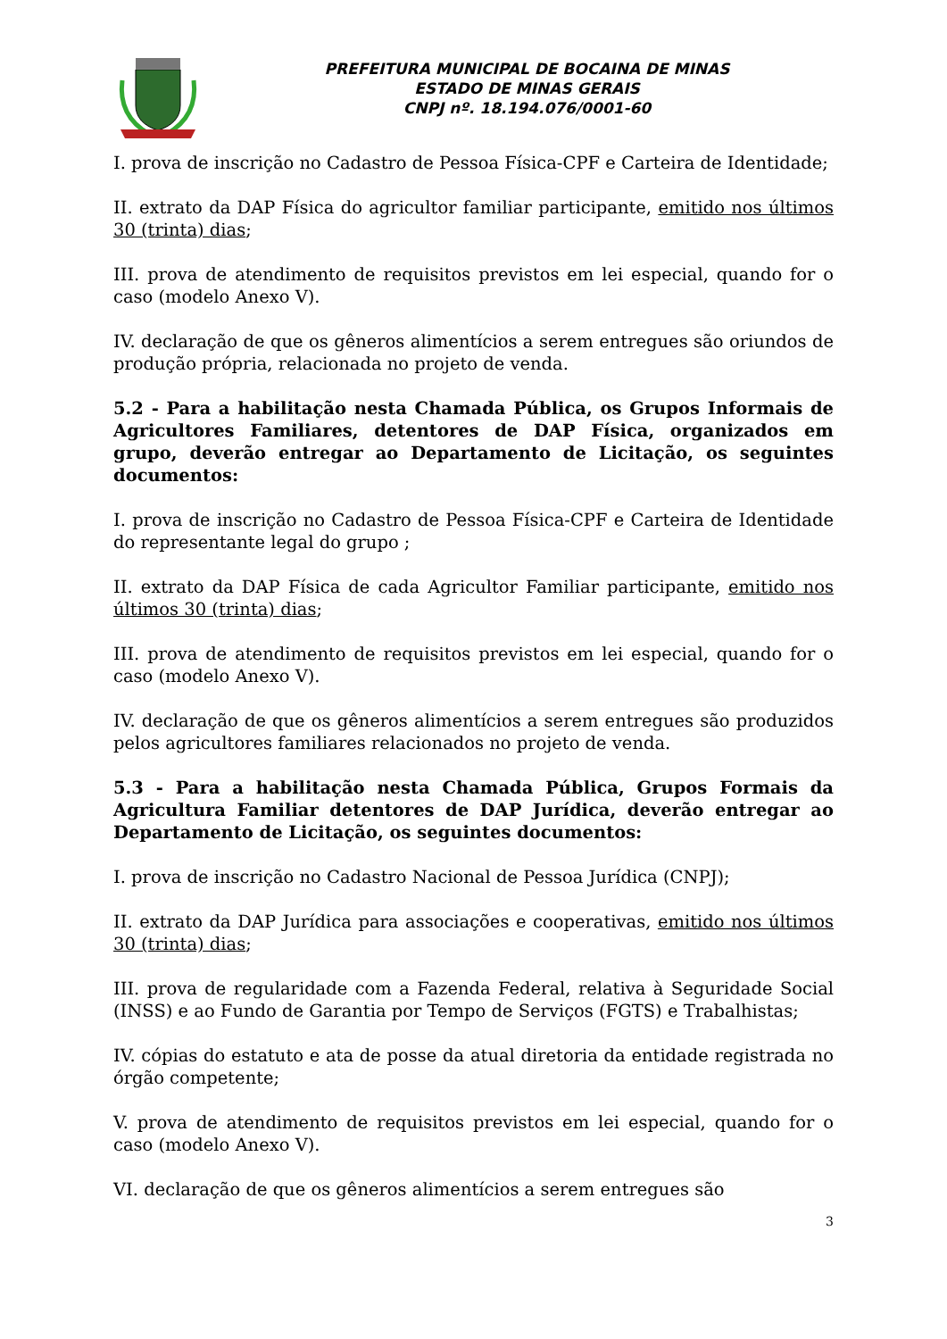PREFEITURA MUNICIPAL DE BOCAINA DE MINAS
ESTADO DE MINAS GERAIS
CNPJ nº. 18.194.076/0001-60
I. prova de inscrição no Cadastro de Pessoa Física-CPF e Carteira de Identidade;
II. extrato da DAP Física do agricultor familiar participante, emitido nos últimos 30 (trinta) dias;
III. prova de atendimento de requisitos previstos em lei especial, quando for o caso (modelo Anexo V).
IV. declaração de que os gêneros alimentícios a serem entregues são oriundos de produção própria, relacionada no projeto de venda.
5.2 - Para a habilitação nesta Chamada Pública, os Grupos Informais de Agricultores Familiares, detentores de DAP Física, organizados em grupo, deverão entregar ao Departamento de Licitação, os seguintes documentos:
I. prova de inscrição no Cadastro de Pessoa Física-CPF e Carteira de Identidade do representante legal do grupo ;
II. extrato da DAP Física de cada Agricultor Familiar participante, emitido nos últimos 30 (trinta) dias;
III. prova de atendimento de requisitos previstos em lei especial, quando for o caso (modelo Anexo V).
IV. declaração de que os gêneros alimentícios a serem entregues são produzidos pelos agricultores familiares relacionados no projeto de venda.
5.3 - Para a habilitação nesta Chamada Pública, Grupos Formais da Agricultura Familiar detentores de DAP Jurídica, deverão entregar ao Departamento de Licitação, os seguintes documentos:
I. prova de inscrição no Cadastro Nacional de Pessoa Jurídica (CNPJ);
II. extrato da DAP Jurídica para associações e cooperativas, emitido nos últimos 30 (trinta) dias;
III. prova de regularidade com a Fazenda Federal, relativa à Seguridade Social (INSS) e ao Fundo de Garantia por Tempo de Serviços (FGTS) e Trabalhistas;
IV. cópias do estatuto e ata de posse da atual diretoria da entidade registrada no órgão competente;
V. prova de atendimento de requisitos previstos em lei especial, quando for o caso (modelo Anexo V).
VI. declaração de que os gêneros alimentícios a serem entregues são
3